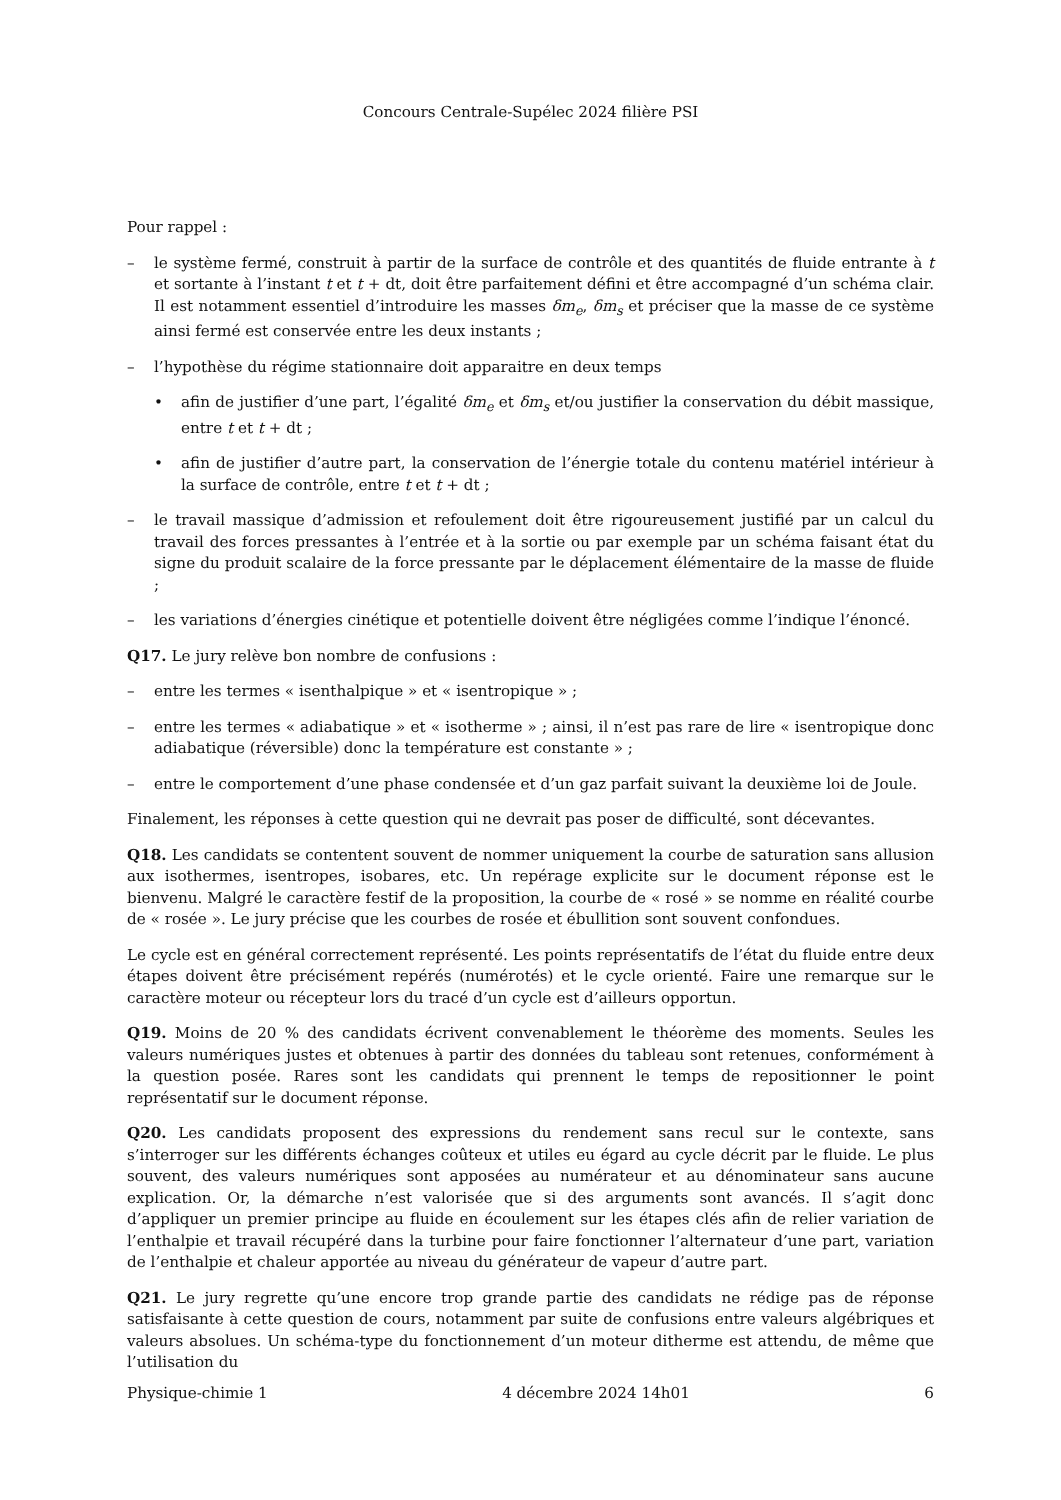Concours Centrale-Supélec 2024 filière PSI
Pour rappel :
– le système fermé, construit à partir de la surface de contrôle et des quantités de fluide entrante à t et sortante à l’instant t et t + dt, doit être parfaitement défini et être accompagné d’un schéma clair. Il est notamment essentiel d’introduire les masses δm<sub>e</sub>, δm<sub>s</sub> et préciser que la masse de ce système ainsi fermé est conservée entre les deux instants ;
– l’hypothèse du régime stationnaire doit apparaitre en deux temps
• afin de justifier d’une part, l’égalité δm<sub>e</sub> et δm<sub>s</sub> et/ou justifier la conservation du débit massique, entre t et t + dt ;
• afin de justifier d’autre part, la conservation de l’énergie totale du contenu matériel intérieur à la surface de contrôle, entre t et t + dt ;
– le travail massique d’admission et refoulement doit être rigoureusement justifié par un calcul du travail des forces pressantes à l’entrée et à la sortie ou par exemple par un schéma faisant état du signe du produit scalaire de la force pressante par le déplacement élémentaire de la masse de fluide ;
– les variations d’énergies cinétique et potentielle doivent être négligées comme l’indique l’énoncé.
Q17. Le jury relève bon nombre de confusions :
– entre les termes « isenthalpique » et « isentropique » ;
– entre les termes « adiabatique » et « isotherme » ; ainsi, il n’est pas rare de lire « isentropique donc adiabatique (réversible) donc la température est constante » ;
– entre le comportement d’une phase condensée et d’un gaz parfait suivant la deuxième loi de Joule.
Finalement, les réponses à cette question qui ne devrait pas poser de difficulté, sont décevantes.
Q18. Les candidats se contentent souvent de nommer uniquement la courbe de saturation sans allusion aux isothermes, isentropes, isobares, etc. Un repérage explicite sur le document réponse est le bienvenu. Malgré le caractère festif de la proposition, la courbe de « rosé » se nomme en réalité courbe de « rosée ». Le jury précise que les courbes de rosée et ébullition sont souvent confondues.
Le cycle est en général correctement représenté. Les points représentatifs de l’état du fluide entre deux étapes doivent être précisément repérés (numérotés) et le cycle orienté. Faire une remarque sur le caractère moteur ou récepteur lors du tracé d’un cycle est d’ailleurs opportun.
Q19. Moins de 20 % des candidats écrivent convenablement le théorème des moments. Seules les valeurs numériques justes et obtenues à partir des données du tableau sont retenues, conformément à la question posée. Rares sont les candidats qui prennent le temps de repositionner le point représentatif sur le document réponse.
Q20. Les candidats proposent des expressions du rendement sans recul sur le contexte, sans s’interroger sur les différents échanges coûteux et utiles eu égard au cycle décrit par le fluide. Le plus souvent, des valeurs numériques sont apposées au numérateur et au dénominateur sans aucune explication. Or, la démarche n’est valorisée que si des arguments sont avancés. Il s’agit donc d’appliquer un premier principe au fluide en écoulement sur les étapes clés afin de relier variation de l’enthalpie et travail récupéré dans la turbine pour faire fonctionner l’alternateur d’une part, variation de l’enthalpie et chaleur apportée au niveau du générateur de vapeur d’autre part.
Q21. Le jury regrette qu’une encore trop grande partie des candidats ne rédige pas de réponse satisfaisante à cette question de cours, notamment par suite de confusions entre valeurs algébriques et valeurs absolues. Un schéma-type du fonctionnement d’un moteur ditherme est attendu, de même que l’utilisation du
Physique-chimie 1 4 décembre 2024 14h01 6